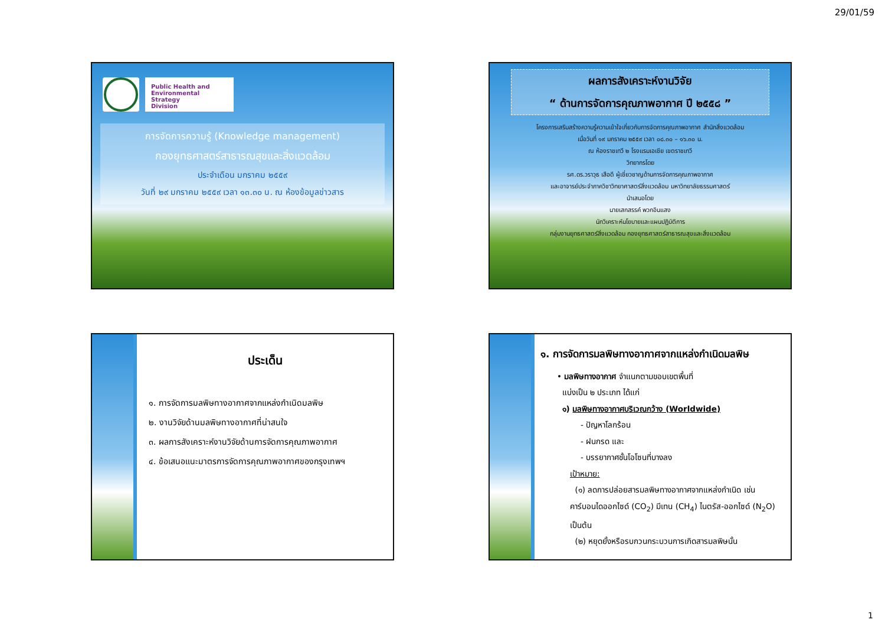29/01/59
Public Health and
Environmental Strategy
Division
การจัดการความรู้ (Knowledge management)
กองยุทธศาสตร์สาธารณสุขและสิ่งแวดล้อม
ประจำเดือน มกราคม ๒๕๕๙
วันที่ ๒๙ มกราคม ๒๕๕๙ เวลา ๑๓.๓๐ น. ณ ห้องข้อมูลข่าวสาร
ผลการสังเคราะห์งานวิจัย
“ ด้านการจัดการคุณภาพอากาศ ปี ๒๕๕๘ ”
โครงการเสริมสร้างความรู้ความเข้าใจเกี่ยวกับการจัดการคุณภาพอากาศ สำนักสิ่งแวดล้อม
เมื่อวันที่ ๑๙ มกราคม ๒๕๕๙ เวลา ๐๘.๓๐ – ๑๖.๓๐ น.
ณ ห้องราชเทวี ๒ โรงแรมเอเชีย เขตราชเทวี
วิทยากรโดย
รศ.ดร.วราวุธ เสือดี ผู้เชี่ยวชาญด้านการจัดการคุณภาพอากาศ
และอาจารย์ประจำภาควิชาวิทยาศาสตร์สิ่งแวดล้อม มหาวิทยาลัยธรรมศาสตร์
นำเสนอโดย
นายเสกสรรค์ พวกอินแสง
นักวิเคราะห์นโยบายและแผนปฏิบัติการ
กลุ่มงานยุทธศาสตร์สิ่งแวดล้อม กองยุทธศาสตร์สาธารณสุขและสิ่งแวดล้อม
ประเด็น
๑. การจัดการมลพิษทางอากาศจากแหล่งกำเนิดมลพิษ
๒. งานวิจัยด้านมลพิษทางอากาศที่น่าสนใจ
๓. ผลการสังเคราะห์งานวิจัยด้านการจัดการคุณภาพอากาศ
๔. ข้อเสนอแนะมาตรการจัดการคุณภาพอากาศของกรุงเทพฯ
๑. การจัดการมลพิษทางอากาศจากแหล่งกำเนิดมลพิษ
• มลพิษทางอากาศ จำแนกตามขอบเขตพื้นที่
แบ่งเป็น ๒ ประเภท ได้แก่
๑) มลพิษทางอากาศบริเวณกว้าง (Worldwide)
- ปัญหาโลกร้อน
- ฝนกรด และ
- บรรยากาศชั้นโอโซนที่บางลง
เป้าหมาย:
(๑) ลดการปล่อยสารมลพิษทางอากาศจากแหล่งกำเนิด เช่น คาร์บอนไดออกไซด์ (CO<sub>2</sub>) มีเทน (CH<sub>4</sub>) ไนตรัส-ออกไซด์ (N<sub>2</sub>O) เป็นต้น
(๒) หยุดยั้งหรือรบกวนกระบวนการเกิดสารมลพิษนั้น
1